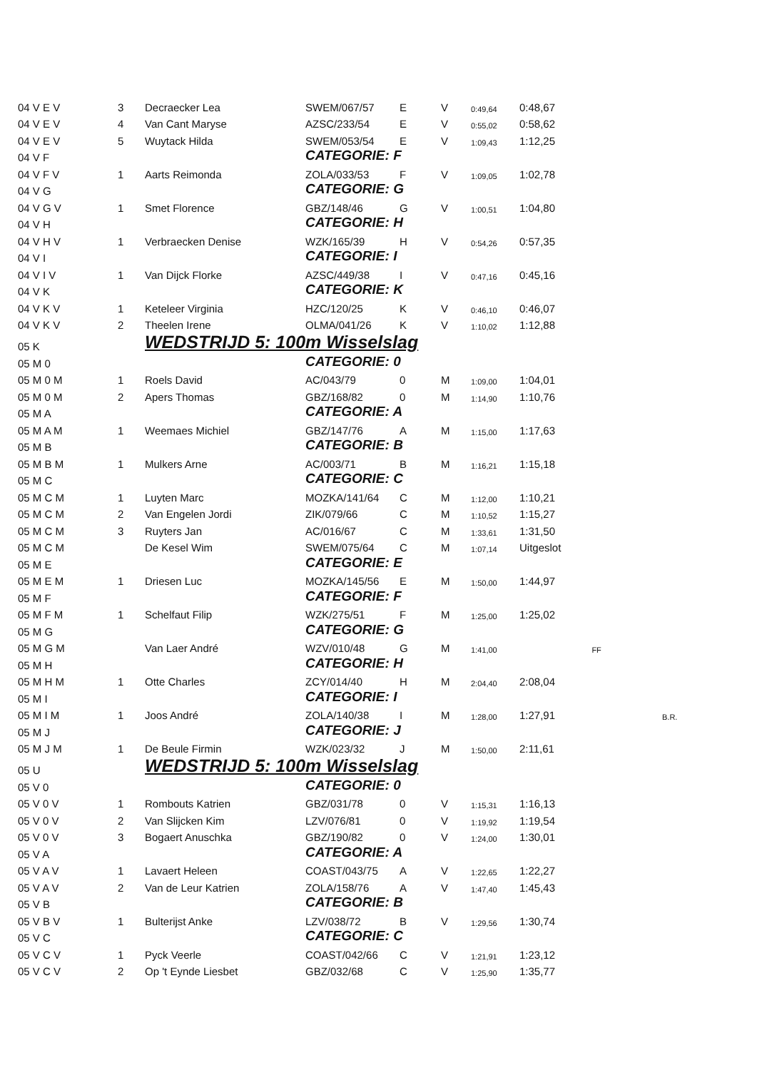| 04 V E V | 3 | Decraecker Lea | SWEM/067/57 | E | V | 0:49,64 | 0:48,67 | | |
| 04 V E V | 4 | Van Cant Maryse | AZSC/233/54 | E | V | 0:55,02 | 0:58,62 | | |
| 04 V E V | 5 | Wuytack Hilda | SWEM/053/54 | E | V | 1:09,43 | 1:12,25 | | |
| 04 V F | | | CATEGORIE: F | | | | | | |
| 04 V F V | 1 | Aarts Reimonda | ZOLA/033/53 | F | V | 1:09,05 | 1:02,78 | | |
| 04 V G | | | CATEGORIE: G | | | | | | |
| 04 V G V | 1 | Smet Florence | GBZ/148/46 | G | V | 1:00,51 | 1:04,80 | | |
| 04 V H | | | CATEGORIE: H | | | | | | |
| 04 V H V | 1 | Verbraecken Denise | WZK/165/39 | H | V | 0:54,26 | 0:57,35 | | |
| 04 V I | | | CATEGORIE: I | | | | | | |
| 04 V I V | 1 | Van Dijck Florke | AZSC/449/38 | I | V | 0:47,16 | 0:45,16 | | |
| 04 V K | | | CATEGORIE: K | | | | | | |
| 04 V K V | 1 | Keteleer Virginia | HZC/120/25 | K | V | 0:46,10 | 0:46,07 | | |
| 04 V K V | 2 | Theelen Irene | OLMA/041/26 | K | V | 1:10,02 | 1:12,88 | | |
| 05 K | | WEDSTRIJD 5: 100m Wisselslag | | | | | | | |
| 05 M 0 | | | CATEGORIE: 0 | | | | | | |
| 05 M 0 M | 1 | Roels David | AC/043/79 | 0 | M | 1:09,00 | 1:04,01 | | |
| 05 M 0 M | 2 | Apers Thomas | GBZ/168/82 | 0 | M | 1:14,90 | 1:10,76 | | |
| 05 M A | | | CATEGORIE: A | | | | | | |
| 05 M A M | 1 | Weemaes Michiel | GBZ/147/76 | A | M | 1:15,00 | 1:17,63 | | |
| 05 M B | | | CATEGORIE: B | | | | | | |
| 05 M B M | 1 | Mulkers Arne | AC/003/71 | B | M | 1:16,21 | 1:15,18 | | |
| 05 M C | | | CATEGORIE: C | | | | | | |
| 05 M C M | 1 | Luyten Marc | MOZKA/141/64 | C | M | 1:12,00 | 1:10,21 | | |
| 05 M C M | 2 | Van Engelen Jordi | ZIK/079/66 | C | M | 1:10,52 | 1:15,27 | | |
| 05 M C M | 3 | Ruyters Jan | AC/016/67 | C | M | 1:33,61 | 1:31,50 | | |
| 05 M C M | | De Kesel Wim | SWEM/075/64 | C | M | 1:07,14 | Uitgeslot | | |
| 05 M E | | | CATEGORIE: E | | | | | | |
| 05 M E M | 1 | Driesen Luc | MOZKA/145/56 | E | M | 1:50,00 | 1:44,97 | | |
| 05 M F | | | CATEGORIE: F | | | | | | |
| 05 M F M | 1 | Schelfaut Filip | WZK/275/51 | F | M | 1:25,00 | 1:25,02 | | |
| 05 M G | | | CATEGORIE: G | | | | | | |
| 05 M G M | | Van Laer André | WZV/010/48 | G | M | 1:41,00 | | FF | |
| 05 M H | | | CATEGORIE: H | | | | | | |
| 05 M H M | 1 | Otte Charles | ZCY/014/40 | H | M | 2:04,40 | 2:08,04 | | |
| 05 M I | | | CATEGORIE: I | | | | | | |
| 05 M I M | 1 | Joos André | ZOLA/140/38 | I | M | 1:28,00 | 1:27,91 | | B.R. |
| 05 M J | | | CATEGORIE: J | | | | | | |
| 05 M J M | 1 | De Beule Firmin | WZK/023/32 | J | M | 1:50,00 | 2:11,61 | | |
| 05 U | | WEDSTRIJD 5: 100m Wisselslag | | | | | | | |
| 05 V 0 | | | CATEGORIE: 0 | | | | | | |
| 05 V 0 V | 1 | Rombouts Katrien | GBZ/031/78 | 0 | V | 1:15,31 | 1:16,13 | | |
| 05 V 0 V | 2 | Van Slijcken Kim | LZV/076/81 | 0 | V | 1:19,92 | 1:19,54 | | |
| 05 V 0 V | 3 | Bogaert Anuschka | GBZ/190/82 | 0 | V | 1:24,00 | 1:30,01 | | |
| 05 V A | | | CATEGORIE: A | | | | | | |
| 05 V A V | 1 | Lavaert Heleen | COAST/043/75 | A | V | 1:22,65 | 1:22,27 | | |
| 05 V A V | 2 | Van de Leur Katrien | ZOLA/158/76 | A | V | 1:47,40 | 1:45,43 | | |
| 05 V B | | | CATEGORIE: B | | | | | | |
| 05 V B V | 1 | Bulterijst Anke | LZV/038/72 | B | V | 1:29,56 | 1:30,74 | | |
| 05 V C | | | CATEGORIE: C | | | | | | |
| 05 V C V | 1 | Pyck Veerle | COAST/042/66 | C | V | 1:21,91 | 1:23,12 | | |
| 05 V C V | 2 | Op 't Eynde Liesbet | GBZ/032/68 | C | V | 1:25,90 | 1:35,77 | | |